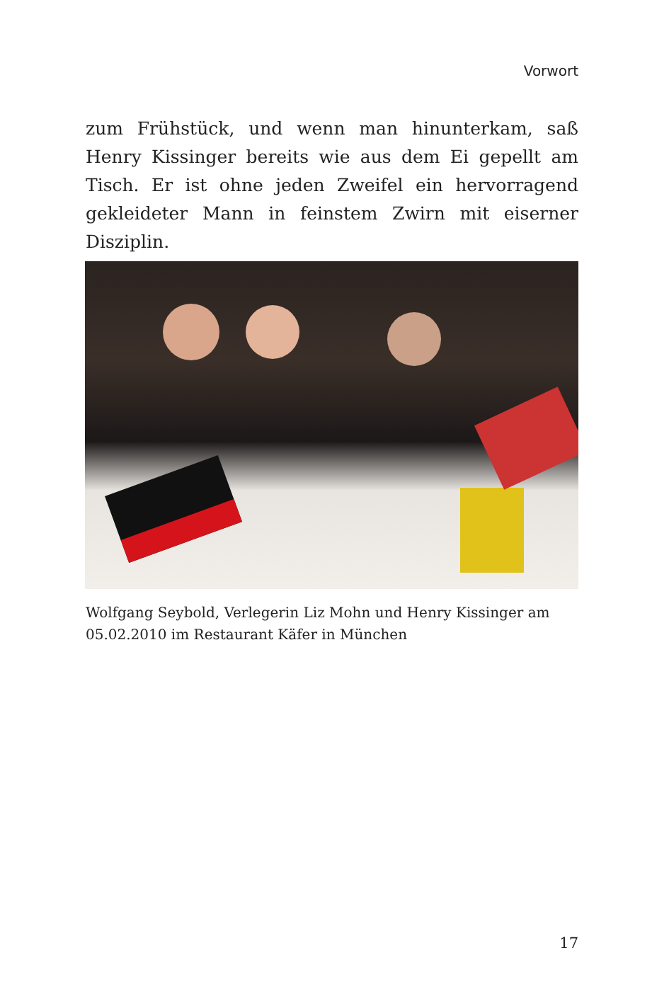Vorwort
zum Frühstück, und wenn man hinunterkam, saß Henry Kissinger bereits wie aus dem Ei gepellt am Tisch. Er ist ohne jeden Zweifel ein hervorragend gekleideter Mann in feinstem Zwirn mit eiserner Disziplin.
Wolfgang Seybold, Verlegerin Liz Mohn und Henry Kissinger am 05.02.2010 im Restaurant Käfer in München
17